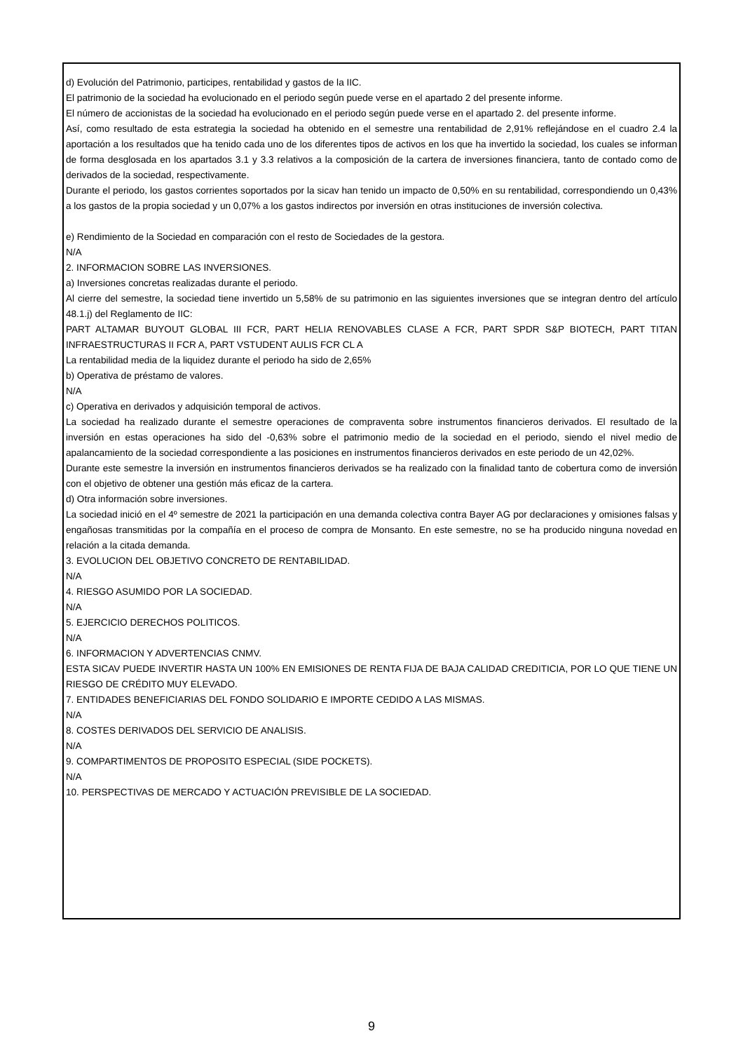d) Evolución del Patrimonio, participes, rentabilidad y gastos de la IIC.
El patrimonio de la sociedad ha evolucionado en el periodo según puede verse en el apartado 2 del presente informe.
El número de accionistas de la sociedad ha evolucionado en el periodo según puede verse en el apartado 2. del presente informe.
Así, como resultado de esta estrategia la sociedad ha obtenido en el semestre una rentabilidad de 2,91% reflejándose en el cuadro 2.4 la aportación a los resultados que ha tenido cada uno de los diferentes tipos de activos en los que ha invertido la sociedad, los cuales se informan de forma desglosada en los apartados 3.1 y 3.3 relativos a la composición de la cartera de inversiones financiera, tanto de contado como de derivados de la sociedad, respectivamente.
Durante el periodo, los gastos corrientes soportados por la sicav han tenido un impacto de 0,50% en su rentabilidad, correspondiendo un 0,43% a los gastos de la propia sociedad y un 0,07% a los gastos indirectos por inversión en otras instituciones de inversión colectiva.
e) Rendimiento de la Sociedad en comparación con el resto de Sociedades de la gestora.
N/A
2. INFORMACION SOBRE LAS INVERSIONES.
a) Inversiones concretas realizadas durante el periodo.
Al cierre del semestre, la sociedad tiene invertido un 5,58% de su patrimonio en las siguientes inversiones que se integran dentro del artículo 48.1.j) del Reglamento de IIC:
PART ALTAMAR BUYOUT GLOBAL III FCR, PART HELIA RENOVABLES CLASE A FCR, PART SPDR S&P BIOTECH, PART TITAN INFRAESTRUCTURAS II FCR A, PART VSTUDENT AULIS FCR CL A
La rentabilidad media de la liquidez durante el periodo ha sido de 2,65%
b) Operativa de préstamo de valores.
N/A
c) Operativa en derivados y adquisición temporal de activos.
La sociedad ha realizado durante el semestre operaciones de compraventa sobre instrumentos financieros derivados. El resultado de la inversión en estas operaciones ha sido del -0,63% sobre el patrimonio medio de la sociedad en el periodo, siendo el nivel medio de apalancamiento de la sociedad correspondiente a las posiciones en instrumentos financieros derivados en este periodo de un 42,02%.
Durante este semestre la inversión en instrumentos financieros derivados se ha realizado con la finalidad tanto de cobertura como de inversión con el objetivo de obtener una gestión más eficaz de la cartera.
d) Otra información sobre inversiones.
La sociedad inició en el 4º semestre de 2021 la participación en una demanda colectiva contra Bayer AG por declaraciones y omisiones falsas y engañosas transmitidas por la compañía en el proceso de compra de Monsanto. En este semestre, no se ha producido ninguna novedad en relación a la citada demanda.
3. EVOLUCION DEL OBJETIVO CONCRETO DE RENTABILIDAD.
N/A
4. RIESGO ASUMIDO POR LA SOCIEDAD.
N/A
5. EJERCICIO DERECHOS POLITICOS.
N/A
6. INFORMACION Y ADVERTENCIAS CNMV.
ESTA SICAV PUEDE INVERTIR HASTA UN 100% EN EMISIONES DE RENTA FIJA DE BAJA CALIDAD CREDITICIA, POR LO QUE TIENE UN RIESGO DE CRÉDITO MUY ELEVADO.
7. ENTIDADES BENEFICIARIAS DEL FONDO SOLIDARIO E IMPORTE CEDIDO A LAS MISMAS.
N/A
8. COSTES DERIVADOS DEL SERVICIO DE ANALISIS.
N/A
9. COMPARTIMENTOS DE PROPOSITO ESPECIAL (SIDE POCKETS).
N/A
10. PERSPECTIVAS DE MERCADO Y ACTUACIÓN PREVISIBLE DE LA SOCIEDAD.
9